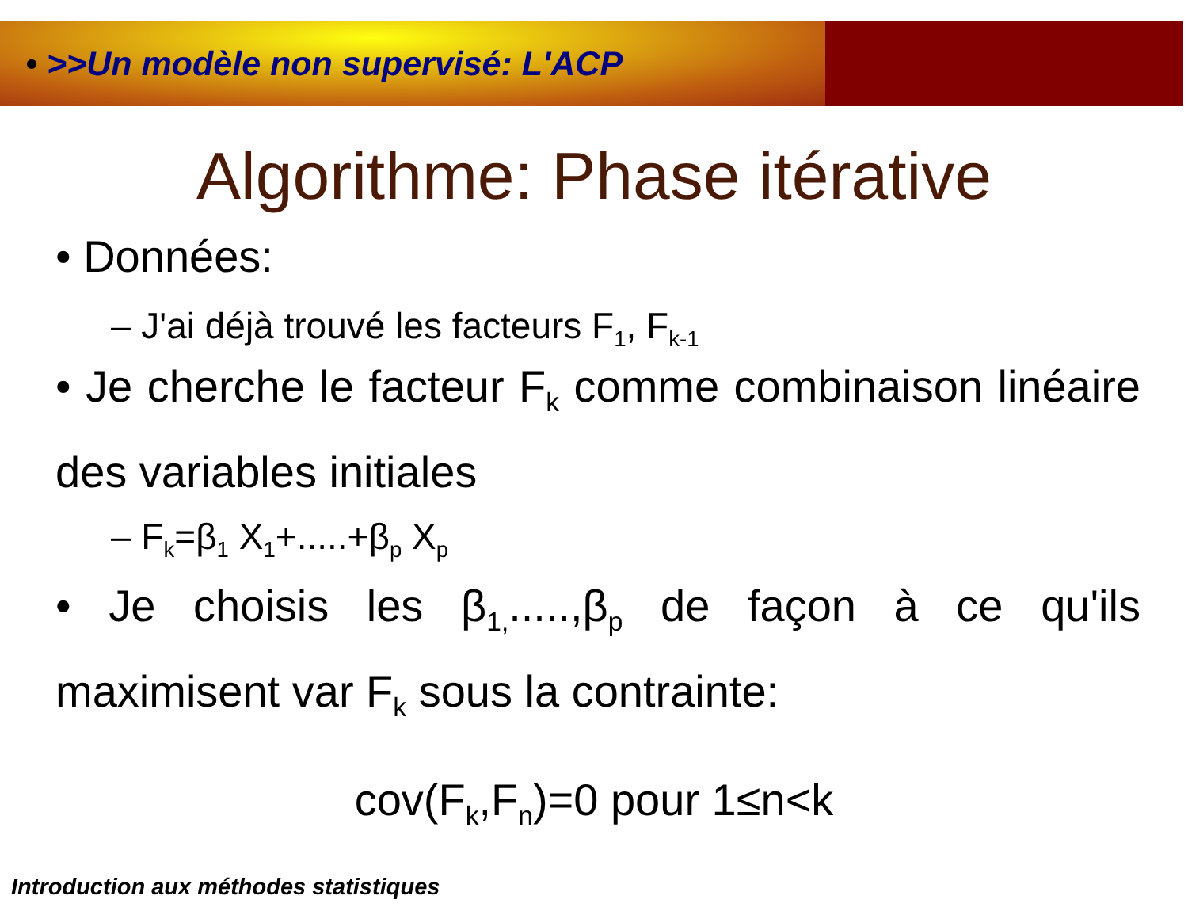• >>Un modèle non supervisé: L'ACP
Algorithme: Phase itérative
• Données:
– J'ai déjà trouvé les facteurs F<sub>1</sub>, F<sub>k-1</sub>
• Je cherche le facteur F<sub>k</sub> comme combinaison linéaire des variables initiales
– F<sub>k</sub>=β<sub>1</sub> X<sub>1</sub>+.....+β<sub>p</sub> X<sub>p</sub>
• Je choisis les β<sub>1,</sub>.....,β<sub>p</sub> de façon à ce qu'ils maximisent var F<sub>k</sub> sous la contrainte:
cov(F<sub>k</sub>,F<sub>n</sub>)=0 pour 1≤n<k
Introduction aux méthodes statistiques